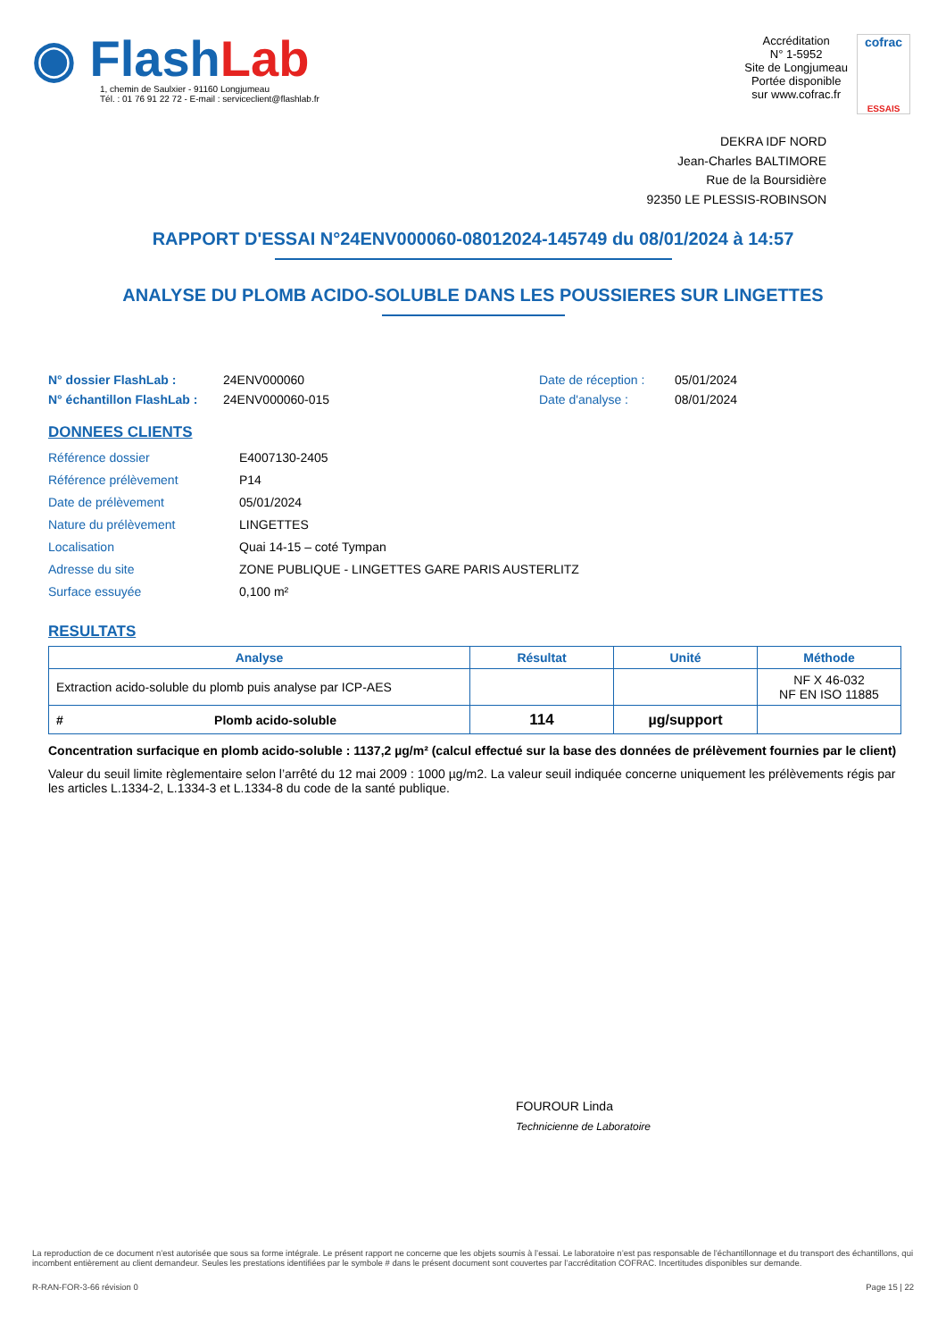◉ Flash Lab
1, chemin de Saulxier - 91160 Longjumeau
Tél. : 01 76 91 22 72 - E-mail : serviceclient@flashlab.fr
Accréditation
N° 1-5952
Site de Longjumeau
Portée disponible
sur www.cofrac.fr
cofrac
ESSAIS
DEKRA IDF NORD
Jean-Charles BALTIMORE
Rue de la Boursidière
92350 LE PLESSIS-ROBINSON
RAPPORT D'ESSAI N°24ENV000060-08012024-145749 du 08/01/2024 à 14:57
ANALYSE DU PLOMB ACIDO-SOLUBLE DANS LES POUSSIERES SUR LINGETTES
N° dossier FlashLab : 24ENV000060 Date de réception : 05/01/2024 N° échantillon FlashLab : 24ENV000060-015 Date d'analyse : 08/01/2024
DONNEES CLIENTS
Référence dossier E4007130-2405 Référence prélèvement P14 Date de prélèvement 05/01/2024 Nature du prélèvement LINGETTES Localisation Quai 14-15 – coté Tympan Adresse du site ZONE PUBLIQUE - LINGETTES GARE PARIS AUSTERLITZ Surface essuyée 0,100 m²
RESULTATS
| Analyse | | Résultat | Unité | Méthode |
| --- | --- | --- | --- | --- |
| Extraction acido-soluble du plomb puis analyse par ICP-AES | | | | NF X 46-032 NF EN ISO 11885 |
| # | Plomb acido-soluble | 114 | µg/support | |
Concentration surfacique en plomb acido-soluble : 1137,2 µg/m² (calcul effectué sur la base des données de prélèvement fournies par le client)
Valeur du seuil limite règlementaire selon l’arrêté du 12 mai 2009 : 1000 µg/m2. La valeur seuil indiquée concerne uniquement les prélèvements régis par les articles L.1334-2, L.1334-3 et L.1334-8 du code de la santé publique.
FOUROUR Linda
Technicienne de Laboratoire
La reproduction de ce document n’est autorisée que sous sa forme intégrale. Le présent rapport ne concerne que les objets soumis à l’essai. Le laboratoire n’est pas responsable de l’échantillonnage et du transport des échantillons, qui incombent entièrement au client demandeur. Seules les prestations identifiées par le symbole # dans le présent document sont couvertes par l’accréditation COFRAC. Incertitudes disponibles sur demande.
R-RAN-FOR-3-66 révision 0 Page 15 | 22